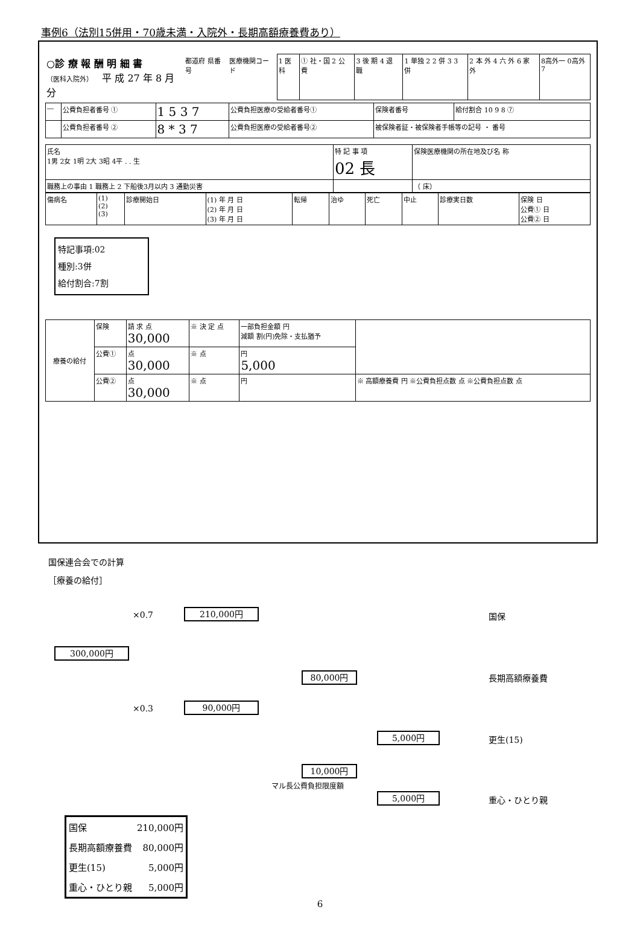事例6（法別15併用・70歳未満・入院外・長期高額療養費あり）
| ○診 療 報 酬 明 細 書 （医科入院外） 平 成 27 年 8 月分 | 都道府 県番号 | 医療機関コード | 1 医科 | ① 社・国 2 公 費 | 3 後 期 4 退 職 | 1 単独 2 2 併 3 3 併 | 2 本 外 4 六 外 6 家 外 | 8高外一 0高外7 |
| ― | 公費負担者番号 ① | 1 5 3 7 | 公費負担医療の受給者番号① | 保険者番号 | 給付割合 10 9 8 ⑦ |
| | 公費負担者番号 ② | 8 * 3 7 | 公費負担医療の受給者番号② | 被保険者証・被保険者手帳等の記号 ・ 番号 | |
| 氏名 1男 2女 1明 2大 3昭 4平 . . 生 | 特 記 事 項 02 長 | 保険医療機関の所在地及び名 称 |
| 職務上の事由 1 職務上 2 下船後3月以内 3 通勤災害 | | （ 床） |
| 傷病名 | (1) (2) (3) | 診療開始日 | (1) 年 月 日 (2) 年 月 日 (3) 年 月 日 | 転帰 | 治ゆ | 死亡 | 中止 | 診療実日数 | 保険 日 公費① 日 公費② 日 |
特記事項:02
種別:3併
給付割合:7割
| 療養の給付 | 保険 | 請 求 点 30,000 | ※ 決 定 点 | 一部負担金額 円 減額 割(円)免除・支払猶予 | |
| | 公費① | 点 30,000 | ※ 点 | 円 5,000 | |
| | 公費② | 点 30,000 | ※ 点 | 円 | ※ 高額療養費 円 ※公費負担点数 点 ※公費負担点数 点 |
国保連合会での計算
［療養の給付］
×0.7 210,000円 国保
300,000円
80,000円 長期高額療養費
×0.3 90,000円
5,000円 更生(15)
10,000円
マル長公費負担限度額
5,000円 重心・ひとり親
| 国保 | 210,000円 |
| 長期高額療養費 | 80,000円 |
| 更生(15) | 5,000円 |
| 重心・ひとり親 | 5,000円 |
6